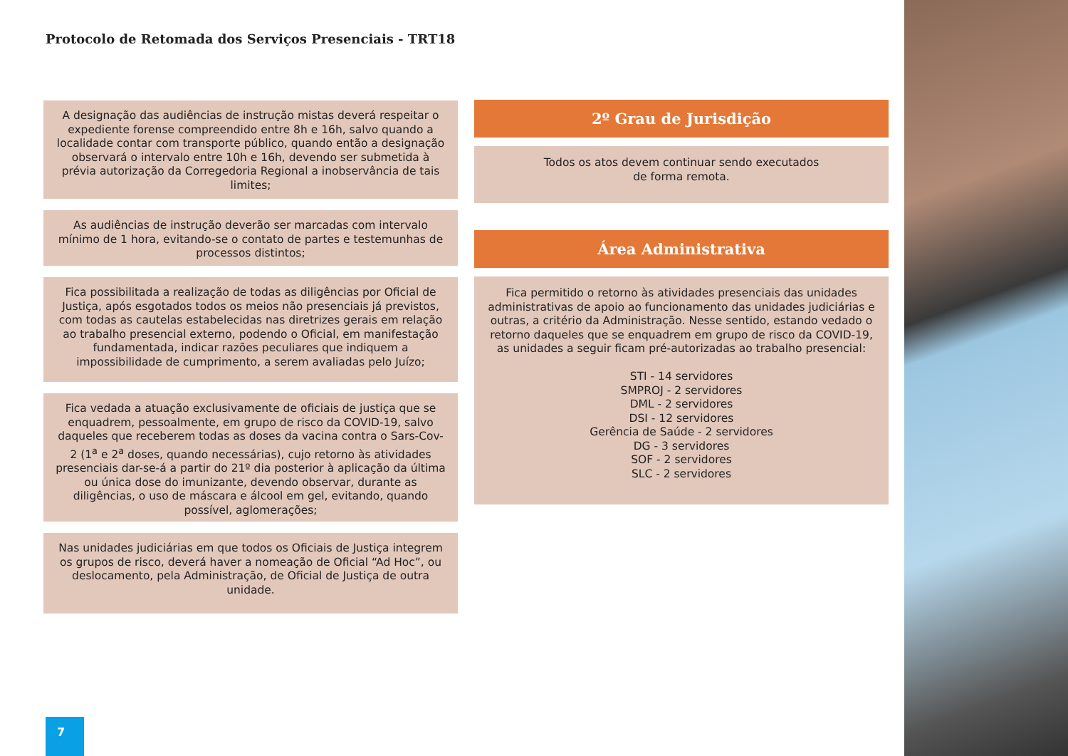Protocolo de Retomada dos Serviços Presenciais - TRT18
A designação das audiências de instrução mistas deverá respeitar o expediente forense compreendido entre 8h e 16h, salvo quando a localidade contar com transporte público, quando então a designação observará o intervalo entre 10h e 16h, devendo ser submetida à prévia autorização da Corregedoria Regional a inobservância de tais limites;
As audiências de instrução deverão ser marcadas com intervalo mínimo de 1 hora, evitando-se o contato de partes e testemunhas de processos distintos;
Fica possibilitada a realização de todas as diligências por Oficial de Justiça, após esgotados todos os meios não presenciais já previstos, com todas as cautelas estabelecidas nas diretrizes gerais em relação ao trabalho presencial externo, podendo o Oficial, em manifestação fundamentada, indicar razões peculiares que indiquem a impossibilidade de cumprimento, a serem avaliadas pelo Juízo;
Fica vedada a atuação exclusivamente de oficiais de justiça que se enquadrem, pessoalmente, em grupo de risco da COVID-19, salvo daqueles que receberem todas as doses da vacina contra o Sars-Cov-2 (1<sup>a</sup> e 2<sup>a</sup> doses, quando necessárias), cujo retorno às atividades presenciais dar-se-á a partir do 21º dia posterior à aplicação da última ou única dose do imunizante, devendo observar, durante as diligências, o uso de máscara e álcool em gel, evitando, quando possível, aglomerações;
Nas unidades judiciárias em que todos os Oficiais de Justiça integrem os grupos de risco, deverá haver a nomeação de Oficial “Ad Hoc”, ou deslocamento, pela Administração, de Oficial de Justiça de outra unidade.
2º Grau de Jurisdição
Todos os atos devem continuar sendo executados
de forma remota.
Área Administrativa
Fica permitido o retorno às atividades presenciais das unidades administrativas de apoio ao funcionamento das unidades judiciárias e outras, a critério da Administração. Nesse sentido, estando vedado o retorno daqueles que se enquadrem em grupo de risco da COVID-19, as unidades a seguir ficam pré-autorizadas ao trabalho presencial:
STI - 14 servidores
SMPROJ - 2 servidores
DML - 2 servidores
DSI - 12 servidores
Gerência de Saúde - 2 servidores
DG - 3 servidores
SOF - 2 servidores
SLC - 2 servidores
7